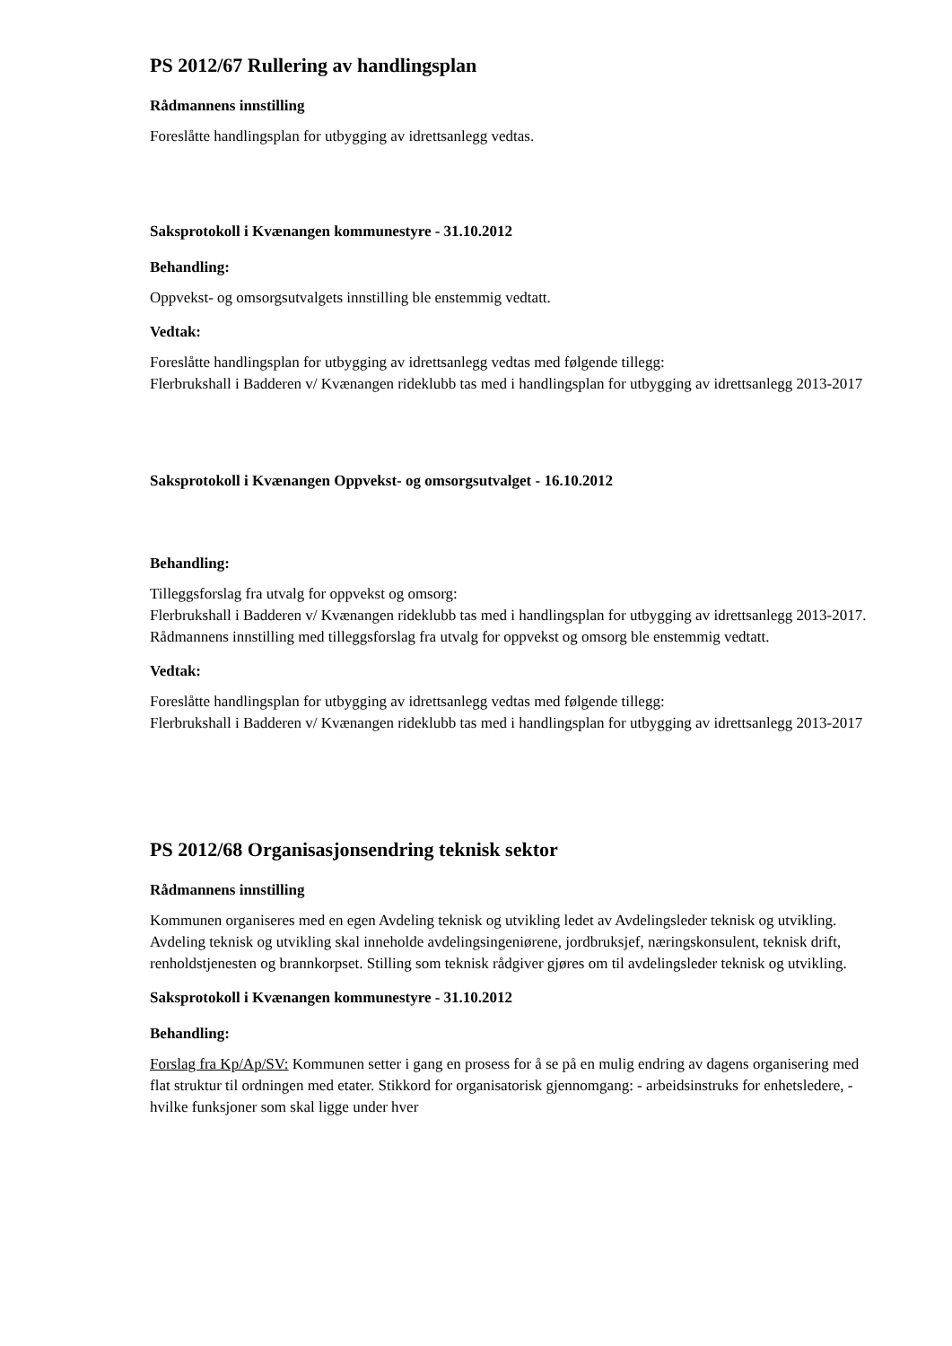PS 2012/67 Rullering av handlingsplan
Rådmannens innstilling
Foreslåtte handlingsplan for utbygging av idrettsanlegg vedtas.
Saksprotokoll i Kvænangen kommunestyre - 31.10.2012
Behandling:
Oppvekst- og omsorgsutvalgets innstilling ble enstemmig vedtatt.
Vedtak:
Foreslåtte handlingsplan for utbygging av idrettsanlegg vedtas med følgende tillegg:
Flerbrukshall i Badderen v/ Kvænangen rideklubb tas med i handlingsplan for utbygging av idrettsanlegg 2013-2017
Saksprotokoll i Kvænangen Oppvekst- og omsorgsutvalget - 16.10.2012
Behandling:
Tilleggsforslag fra utvalg for oppvekst og omsorg:
Flerbrukshall i Badderen v/ Kvænangen rideklubb tas med i handlingsplan for utbygging av idrettsanlegg 2013-2017. Rådmannens innstilling med tilleggsforslag fra utvalg for oppvekst og omsorg ble enstemmig vedtatt.
Vedtak:
Foreslåtte handlingsplan for utbygging av idrettsanlegg vedtas med følgende tillegg:
Flerbrukshall i Badderen v/ Kvænangen rideklubb tas med i handlingsplan for utbygging av idrettsanlegg 2013-2017
PS 2012/68 Organisasjonsendring teknisk sektor
Rådmannens innstilling
Kommunen organiseres med en egen Avdeling teknisk og utvikling ledet av Avdelingsleder teknisk og utvikling. Avdeling teknisk og utvikling skal inneholde avdelingsingeniørene, jordbruksjef, næringskonsulent, teknisk drift, renholdstjenesten og brannkorpset. Stilling som teknisk rådgiver gjøres om til avdelingsleder teknisk og utvikling.
Saksprotokoll i Kvænangen kommunestyre - 31.10.2012
Behandling:
Forslag fra Kp/Ap/SV: Kommunen setter i gang en prosess for å se på en mulig endring av dagens organisering med flat struktur til ordningen med etater. Stikkord for organisatorisk gjennomgang: - arbeidsinstruks for enhetsledere, - hvilke funksjoner som skal ligge under hver